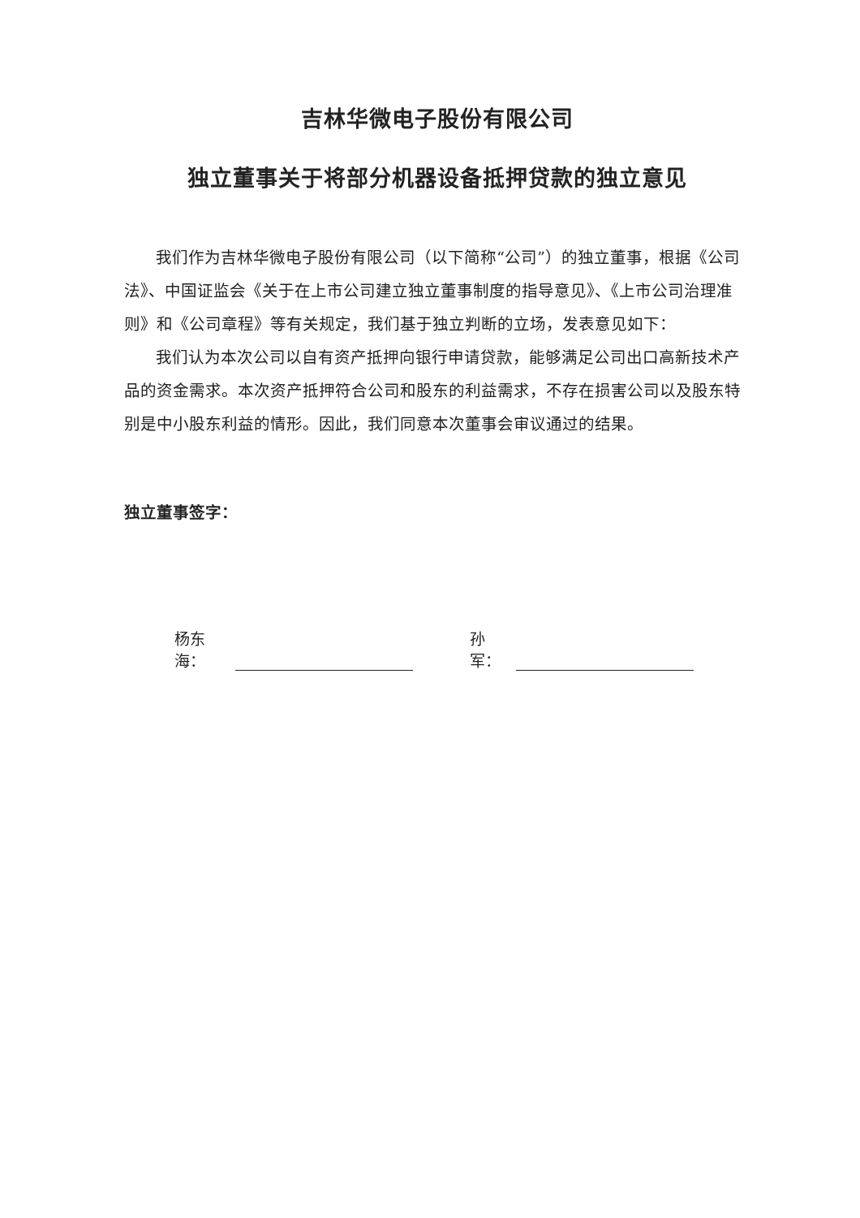吉林华微电子股份有限公司
独立董事关于将部分机器设备抵押贷款的独立意见
我们作为吉林华微电子股份有限公司（以下简称“公司”）的独立董事，根据《公司法》、中国证监会《关于在上市公司建立独立董事制度的指导意见》、《上市公司治理准则》和《公司章程》等有关规定，我们基于独立判断的立场，发表意见如下：
我们认为本次公司以自有资产抵押向银行申请贷款，能够满足公司出口高新技术产品的资金需求。本次资产抵押符合公司和股东的利益需求，不存在损害公司以及股东特别是中小股东利益的情形。因此，我们同意本次董事会审议通过的结果。
独立董事签字：
杨东海： 孙军：